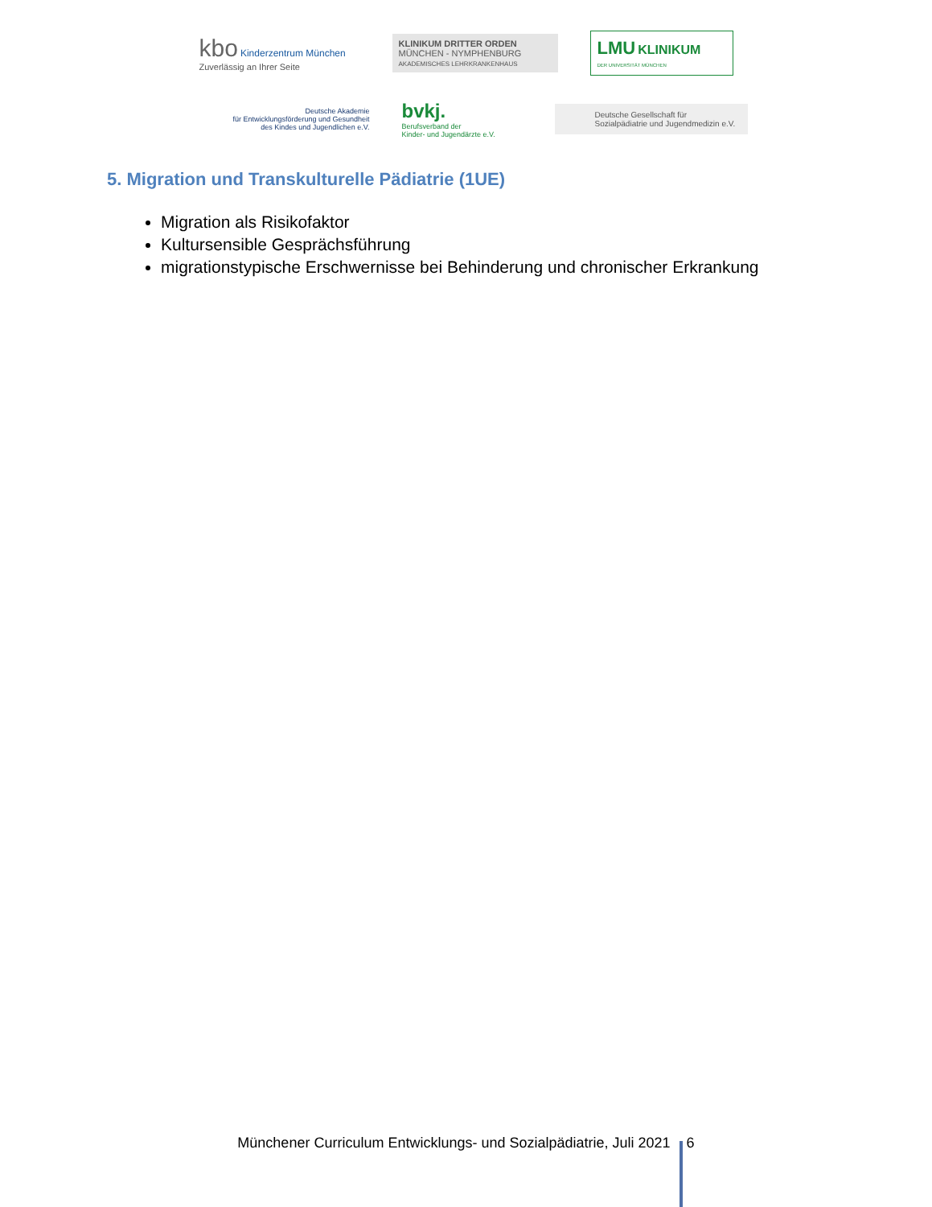kbo Kinderzentrum München
Zuverlässig an Ihrer Seite
KLINIKUM DRITTER ORDEN
MÜNCHEN - NYMPHENBURG
AKADEMISCHES LEHRKRANKENHAUS
LMU KLINIKUM
DER UNIVERSITÄT MÜNCHEN
Deutsche Akademie
für Entwicklungsförderung und Gesundheit
des Kindes und Jugendlichen e.V.
bvkj.
Berufsverband der
Kinder- und Jugendärzte e.V.
Deutsche Gesellschaft für
Sozialpädiatrie und Jugendmedizin e.V.
5. Migration und Transkulturelle Pädiatrie (1UE)
Migration als Risikofaktor
Kultursensible Gesprächsführung
migrationstypische Erschwernisse bei Behinderung und chronischer Erkrankung
Münchener Curriculum Entwicklungs- und Sozialpädiatrie, Juli 2021 6